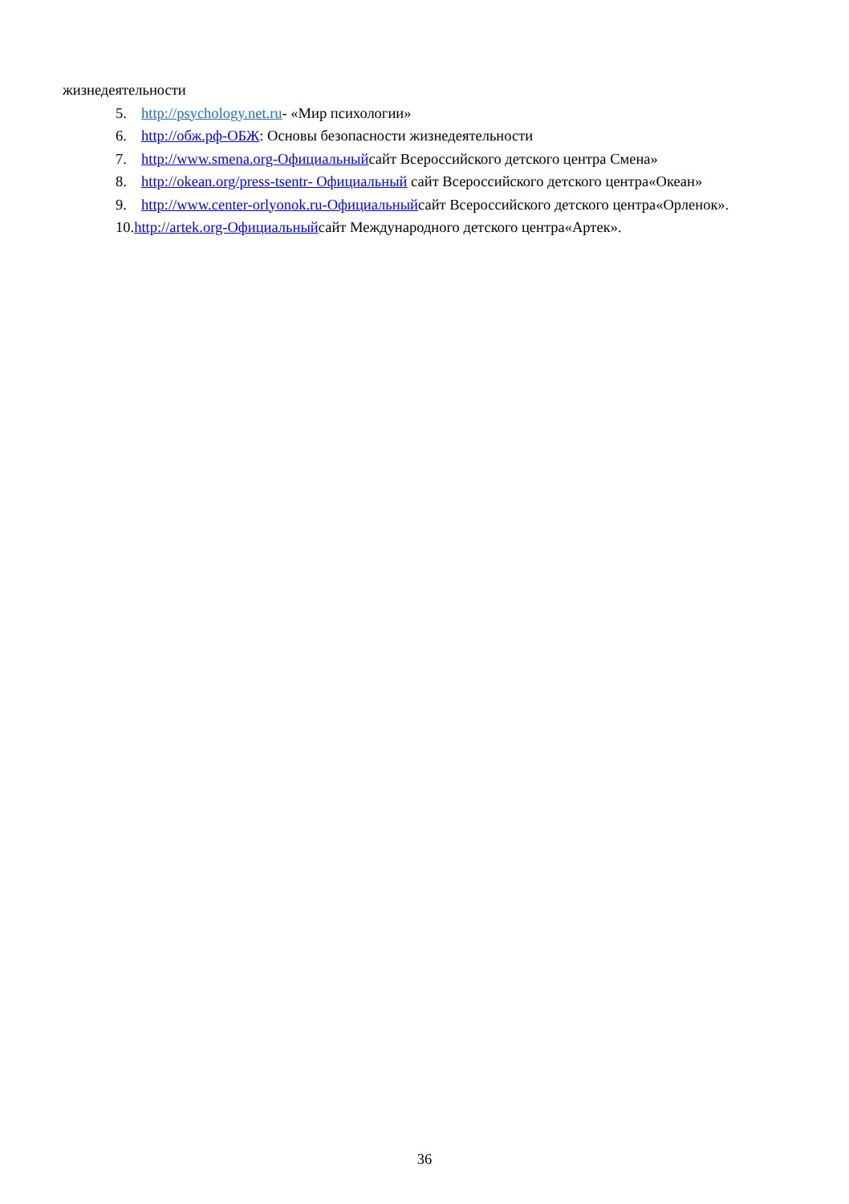жизнедеятельности
5. http://psychology.net.ru- «Мир психологии»
6. http://обж.рф-ОБЖ: Основы безопасности жизнедеятельности
7. http://www.smena.org-Официальныйсайт Всероссийского детского центра Смена»
8. http://okean.org/press-tsentr- Официальный сайт Всероссийского детского центра«Океан»
9. http://www.center-orlyonok.ru-Официальныйсайт Всероссийского детского центра«Орленок».
10.http://artek.org-Официальныйсайт Международного детского центра«Артек».
36